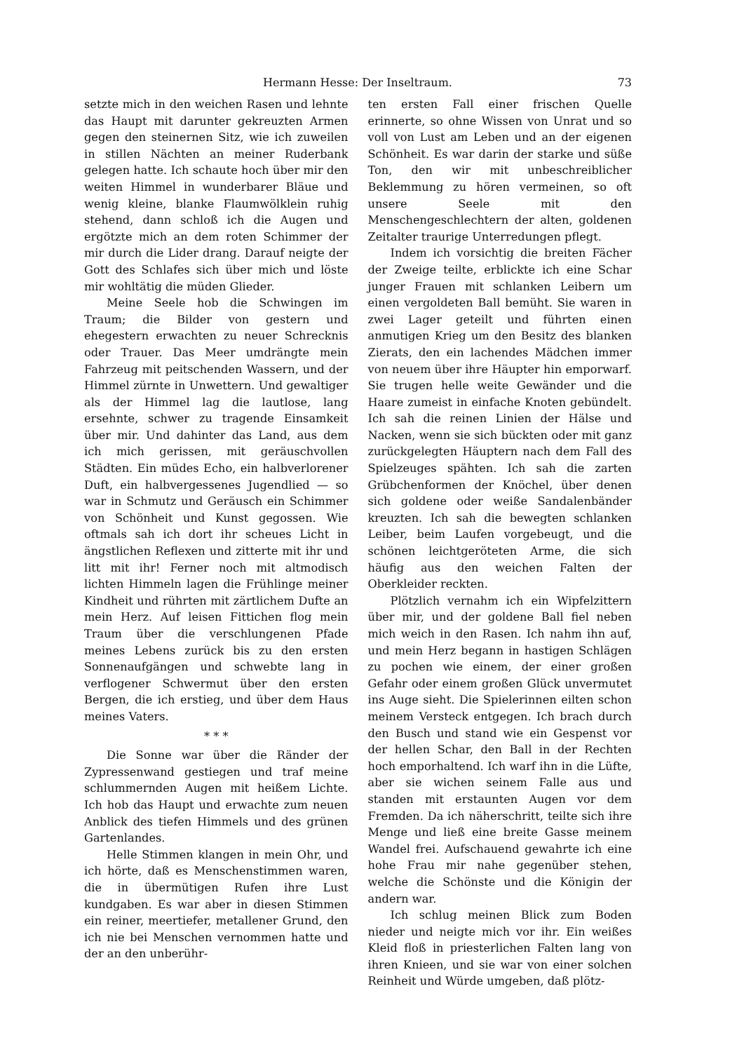Hermann Hesse: Der Inseltraum. 73
setzte mich in den weichen Rasen und lehnte das Haupt mit darunter gekreuzten Armen gegen den steinernen Sitz, wie ich zuweilen in stillen Nächten an meiner Ruderbank gelegen hatte. Ich schaute hoch über mir den weiten Himmel in wunderbarer Bläue und wenig kleine, blanke Flaumwölklein ruhig stehend, dann schloß ich die Augen und ergötzte mich an dem roten Schimmer der mir durch die Lider drang. Darauf neigte der Gott des Schlafes sich über mich und löste mir wohltätig die müden Glieder.
Meine Seele hob die Schwingen im Traum; die Bilder von gestern und ehegestern erwachten zu neuer Schrecknis oder Trauer. Das Meer umdrängte mein Fahrzeug mit peitschenden Wassern, und der Himmel zürnte in Unwettern. Und gewaltiger als der Himmel lag die lautlose, lang ersehnte, schwer zu tragende Einsamkeit über mir. Und dahinter das Land, aus dem ich mich gerissen, mit geräuschvollen Städten. Ein müdes Echo, ein halbverlorener Duft, ein halbvergessenes Jugendlied — so war in Schmutz und Geräusch ein Schimmer von Schönheit und Kunst gegossen. Wie oftmals sah ich dort ihr scheues Licht in ängstlichen Reflexen und zitterte mit ihr und litt mit ihr! Ferner noch mit altmodisch lichten Himmeln lagen die Frühlinge meiner Kindheit und rührten mit zärtlichem Dufte an mein Herz. Auf leisen Fittichen flog mein Traum über die verschlungenen Pfade meines Lebens zurück bis zu den ersten Sonnenaufgängen und schwebte lang in verflogener Schwermut über den ersten Bergen, die ich erstieg, und über dem Haus meines Vaters.
* * *
Die Sonne war über die Ränder der Zypressenwand gestiegen und traf meine schlummernden Augen mit heißem Lichte. Ich hob das Haupt und erwachte zum neuen Anblick des tiefen Himmels und des grünen Gartenlandes.
Helle Stimmen klangen in mein Ohr, und ich hörte, daß es Menschenstimmen waren, die in übermütigen Rufen ihre Lust kundgaben. Es war aber in diesen Stimmen ein reiner, meertiefer, metallener Grund, den ich nie bei Menschen vernommen hatte und der an den unberühr-
ten ersten Fall einer frischen Quelle erinnerte, so ohne Wissen von Unrat und so voll von Lust am Leben und an der eigenen Schönheit. Es war darin der starke und süße Ton, den wir mit unbeschreiblicher Beklemmung zu hören vermeinen, so oft unsere Seele mit den Menschengeschlechtern der alten, goldenen Zeitalter traurige Unterredungen pflegt.
Indem ich vorsichtig die breiten Fächer der Zweige teilte, erblickte ich eine Schar junger Frauen mit schlanken Leibern um einen vergoldeten Ball bemüht. Sie waren in zwei Lager geteilt und führten einen anmutigen Krieg um den Besitz des blanken Zierats, den ein lachendes Mädchen immer von neuem über ihre Häupter hin emporwarf. Sie trugen helle weite Gewänder und die Haare zumeist in einfache Knoten gebündelt. Ich sah die reinen Linien der Hälse und Nacken, wenn sie sich bückten oder mit ganz zurückgelegten Häuptern nach dem Fall des Spielzeuges spähten. Ich sah die zarten Grübchenformen der Knöchel, über denen sich goldene oder weiße Sandalenbänder kreuzten. Ich sah die bewegten schlanken Leiber, beim Laufen vorgebeugt, und die schönen leichtgeröteten Arme, die sich häufig aus den weichen Falten der Oberkleider reckten.
Plötzlich vernahm ich ein Wipfelzittern über mir, und der goldene Ball fiel neben mich weich in den Rasen. Ich nahm ihn auf, und mein Herz begann in hastigen Schlägen zu pochen wie einem, der einer großen Gefahr oder einem großen Glück unvermutet ins Auge sieht. Die Spielerinnen eilten schon meinem Versteck entgegen. Ich brach durch den Busch und stand wie ein Gespenst vor der hellen Schar, den Ball in der Rechten hoch emporhaltend. Ich warf ihn in die Lüfte, aber sie wichen seinem Falle aus und standen mit erstaunten Augen vor dem Fremden. Da ich näherschritt, teilte sich ihre Menge und ließ eine breite Gasse meinem Wandel frei. Aufschauend gewahrte ich eine hohe Frau mir nahe gegenüber stehen, welche die Schönste und die Königin der andern war.
Ich schlug meinen Blick zum Boden nieder und neigte mich vor ihr. Ein weißes Kleid floß in priesterlichen Falten lang von ihren Knieen, und sie war von einer solchen Reinheit und Würde umgeben, daß plötz-